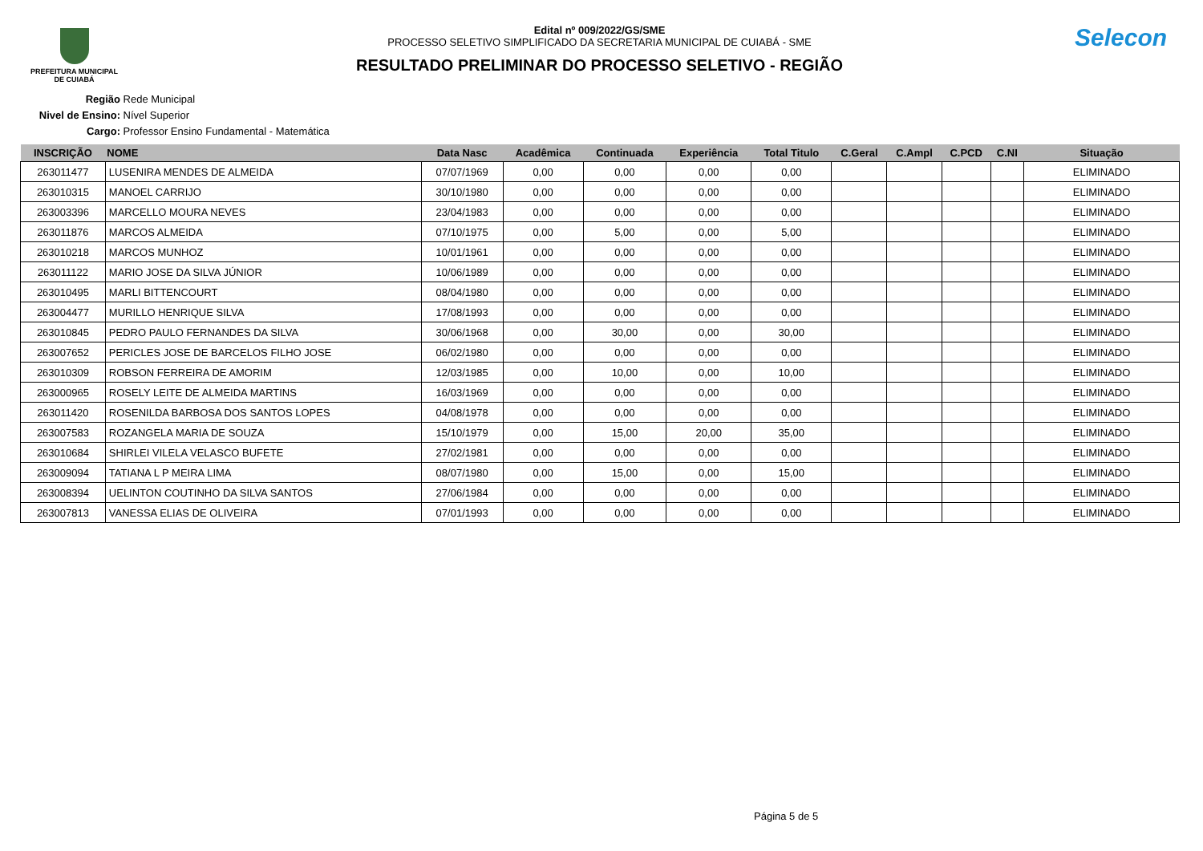PREFEITURA MUNICIPAL
DE CUIABÁ
Edital nº 009/2022/GS/SME
PROCESSO SELETIVO SIMPLIFICADO DA SECRETARIA MUNICIPAL DE CUIABÁ - SME
RESULTADO PRELIMINAR DO PROCESSO SELETIVO - REGIÃO
Selecon
Região Rede Municipal
Nivel de Ensino: Nível Superior
Cargo: Professor Ensino Fundamental - Matemática
| INSCRIÇÃO | NOME | Data Nasc | Acadêmica | Continuada | Experiência | Total Titulo | C.Geral | C.Ampl | C.PCD | C.NI | Situação |
| --- | --- | --- | --- | --- | --- | --- | --- | --- | --- | --- | --- |
| 263011477 | LUSENIRA MENDES DE ALMEIDA | 07/07/1969 | 0,00 | 0,00 | 0,00 | 0,00 | | | | | ELIMINADO |
| 263010315 | MANOEL CARRIJO | 30/10/1980 | 0,00 | 0,00 | 0,00 | 0,00 | | | | | ELIMINADO |
| 263003396 | MARCELLO MOURA NEVES | 23/04/1983 | 0,00 | 0,00 | 0,00 | 0,00 | | | | | ELIMINADO |
| 263011876 | MARCOS ALMEIDA | 07/10/1975 | 0,00 | 5,00 | 0,00 | 5,00 | | | | | ELIMINADO |
| 263010218 | MARCOS MUNHOZ | 10/01/1961 | 0,00 | 0,00 | 0,00 | 0,00 | | | | | ELIMINADO |
| 263011122 | MARIO JOSE DA SILVA JÚNIOR | 10/06/1989 | 0,00 | 0,00 | 0,00 | 0,00 | | | | | ELIMINADO |
| 263010495 | MARLI BITTENCOURT | 08/04/1980 | 0,00 | 0,00 | 0,00 | 0,00 | | | | | ELIMINADO |
| 263004477 | MURILLO HENRIQUE SILVA | 17/08/1993 | 0,00 | 0,00 | 0,00 | 0,00 | | | | | ELIMINADO |
| 263010845 | PEDRO PAULO FERNANDES DA SILVA | 30/06/1968 | 0,00 | 30,00 | 0,00 | 30,00 | | | | | ELIMINADO |
| 263007652 | PERICLES JOSE DE BARCELOS FILHO JOSE | 06/02/1980 | 0,00 | 0,00 | 0,00 | 0,00 | | | | | ELIMINADO |
| 263010309 | ROBSON FERREIRA DE AMORIM | 12/03/1985 | 0,00 | 10,00 | 0,00 | 10,00 | | | | | ELIMINADO |
| 263000965 | ROSELY LEITE DE ALMEIDA MARTINS | 16/03/1969 | 0,00 | 0,00 | 0,00 | 0,00 | | | | | ELIMINADO |
| 263011420 | ROSENILDA BARBOSA DOS SANTOS LOPES | 04/08/1978 | 0,00 | 0,00 | 0,00 | 0,00 | | | | | ELIMINADO |
| 263007583 | ROZANGELA MARIA DE SOUZA | 15/10/1979 | 0,00 | 15,00 | 20,00 | 35,00 | | | | | ELIMINADO |
| 263010684 | SHIRLEI VILELA VELASCO BUFETE | 27/02/1981 | 0,00 | 0,00 | 0,00 | 0,00 | | | | | ELIMINADO |
| 263009094 | TATIANA L P MEIRA LIMA | 08/07/1980 | 0,00 | 15,00 | 0,00 | 15,00 | | | | | ELIMINADO |
| 263008394 | UELINTON COUTINHO DA SILVA SANTOS | 27/06/1984 | 0,00 | 0,00 | 0,00 | 0,00 | | | | | ELIMINADO |
| 263007813 | VANESSA ELIAS DE OLIVEIRA | 07/01/1993 | 0,00 | 0,00 | 0,00 | 0,00 | | | | | ELIMINADO |
Página 5 de 5